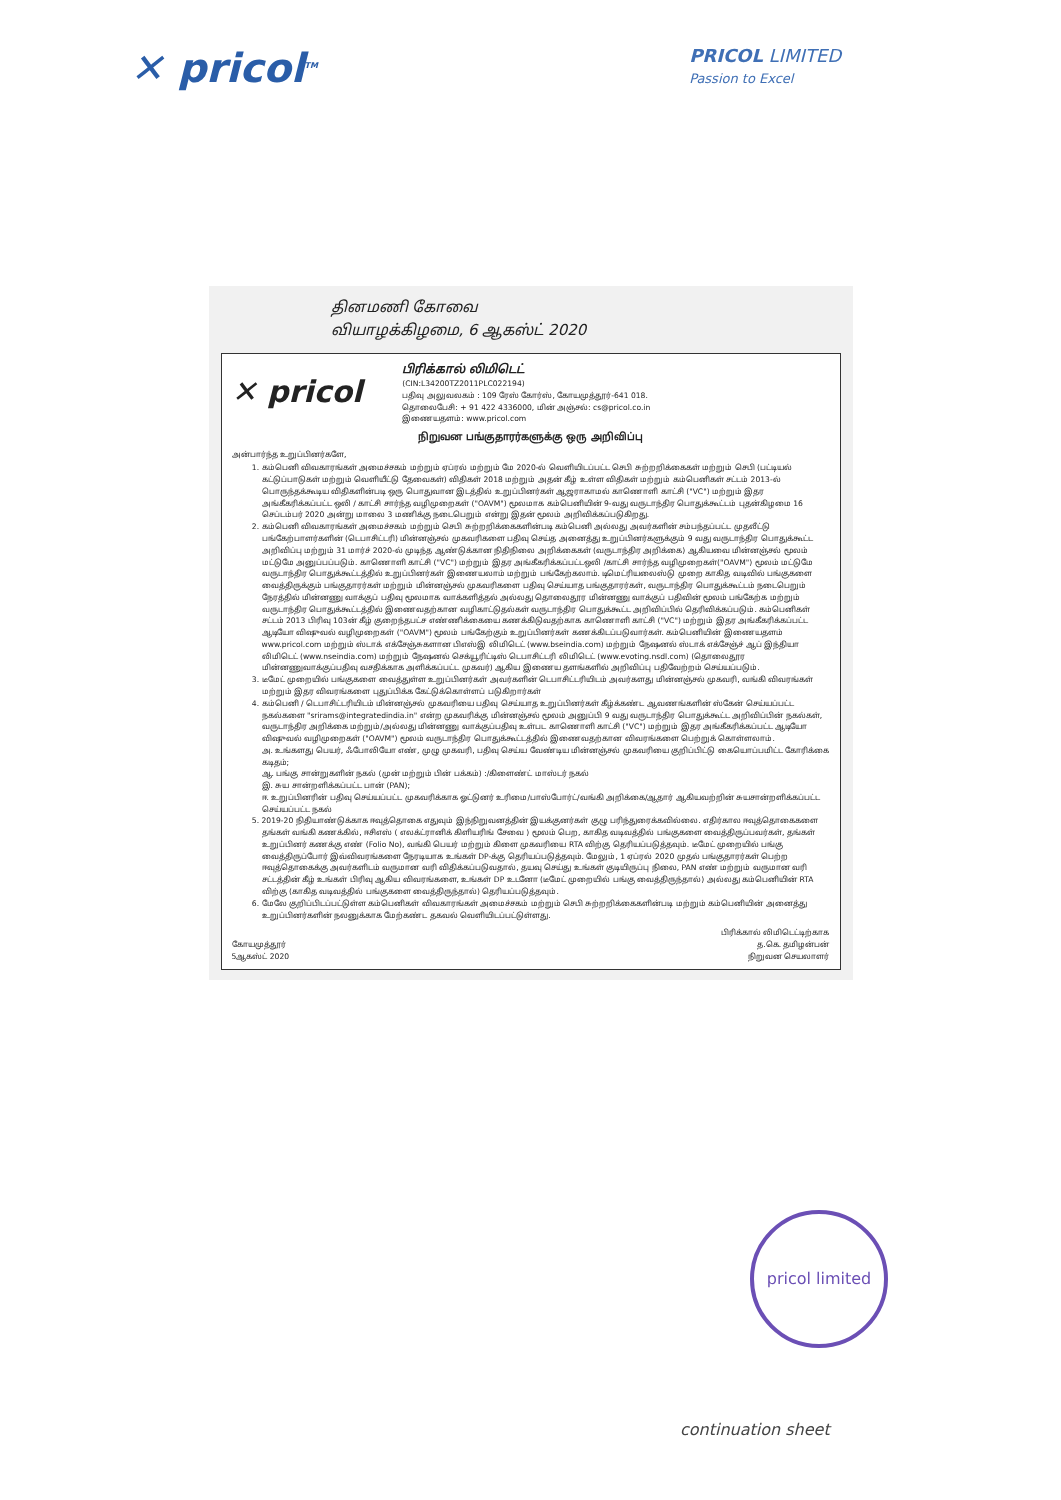✕ pricol<sup>TM</sup>
PRICOL LIMITED
Passion to Excel
தினமணி கோவை
வியாழக்கிழமை, 6 ஆகஸ்ட் 2020
✕ pricol
பிரிக்கால் லிமிடெட்
(CIN:L34200TZ2011PLC022194)
பதிவு அலுவலகம் : 109 ரேஸ் கோர்ஸ், கோயமுத்தூர்-641 018.
தொலைபேசி: + 91 422 4336000, மின் அஞ்சல்: cs@pricol.co.in
இணையதளம்: www.pricol.com
நிறுவன பங்குதாரர்களுக்கு ஒரு அறிவிப்பு
அன்பார்ந்த உறுப்பினர்களே,
1. கம்பெனி விவகாரங்கள் அமைச்சகம் மற்றும் ஏப்ரல் மற்றும் மே 2020-ல் வெளியிடப்பட்ட செபி சுற்றறிக்கைகள் மற்றும் செபி (பட்டியல் கட்டுப்பாடுகள் மற்றும் வெளியீட்டு தேவைகள்) விதிகள் 2018 மற்றும் அதன் கீழ் உள்ள விதிகள் மற்றும் கம்பெனிகள் சட்டம் 2013-ல் பொருந்தக்கூடிய விதிகளின்படி ஒரு பொதுவான இடத்தில் உறுப்பினர்கள் ஆஜராகாமல் காணொளி காட்சி ("VC") மற்றும் இதர அங்கீகரிக்கப்பட்ட ஒலி / காட்சி சார்ந்த வழிமுறைகள் ("OAVM") மூலமாக கம்பெனியின் 9-வது வருடாந்திர பொதுக்கூட்டம் புதன்கிழமை 16 செப்டம்பர் 2020 அன்று மாலை 3 மணிக்கு நடைபெறும் என்று இதன் மூலம் அறிவிக்கப்படுகிறது.
2. கம்பெனி விவகாரங்கள் அமைச்சகம் மற்றும் செபி சுற்றறிக்கைகளின்படி கம்பெனி அல்லது அவர்களின் சம்பந்தப்பட்ட முதலீட்டு பங்கேற்பாளர்களின் (டெபாசிட்டரி) மின்னஞ்சல் முகவரிகளை பதிவு செய்த அனைத்து உறுப்பினர்களுக்கும் 9 வது வருடாந்திர பொதுக்கூட்ட அறிவிப்பு மற்றும் 31 மார்ச் 2020-ல் முடிந்த ஆண்டுக்கான நிதிநிலை அறிக்கைகள் (வருடாந்திர அறிக்கை) ஆகியவை மின்னஞ்சல் மூலம் மட்டுமே அனுப்பப்படும். காணொளி காட்சி ("VC") மற்றும் இதர அங்கீகரிக்கப்பட்டஒலி /காட்சி சார்ந்த வழிமுறைகள்("OAVM") மூலம் மட்டுமே வருடாந்திர பொதுக்கூட்டத்தில் உறுப்பினர்கள் இணையலாம் மற்றும் பங்கேற்கலாம். டிமெட்ரியலைஸ்டு முறை காகித வடிவில் பங்குகளை வைத்திருக்கும் பங்குதாரர்கள் மற்றும் மின்னஞ்சல் முகவரிகளை பதிவு செய்யாத பங்குதாரர்கள், வருடாந்திர பொதுக்கூட்டம் நடைபெறும் நேரத்தில் மின்னணு வாக்குப் பதிவு மூலமாக வாக்களித்தல் அல்லது தொலைதூர மின்னணு வாக்குப் பதிவின் மூலம் பங்கேற்க மற்றும் வருடாந்திர பொதுக்கூட்டத்தில் இணைவதற்கான வழிகாட்டுதல்கள் வருடாந்திர பொதுக்கூட்ட அறிவிப்பில் தெரிவிக்கப்படும். கம்பெனிகள் சட்டம் 2013 பிரிவு 103ன் கீழ் குறைந்தபட்ச எண்ணிக்கையை கணக்கிடுவதற்காக காணொளி காட்சி ("VC") மற்றும் இதர அங்கீகரிக்கப்பட்ட ஆடியோ விஷுவல் வழிமுறைகள் ("OAVM") மூலம் பங்கேற்கும் உறுப்பினர்கள் கணக்கிடப்படுவார்கள். கம்பெனியின் இணையதளம் www.pricol.com மற்றும் ஸ்டாக் எக்சேஞ்சுகளான பிஎஸ்இ லிமிடெட் (www.bseindia.com) மற்றும் நேஷனல் ஸ்டாக் எக்சேஞ்ச் ஆப் இந்தியா லிமிடெட் (www.nseindia.com) மற்றும் நேஷனல் செக்யூரிட்டிஸ் டெபாசிட்டரி லிமிடெட் (www.evoting.nsdl.com) (தொலைதூர மின்னணுவாக்குப்பதிவு வசதிக்காக அளிக்கப்பட்ட முகவர்) ஆகிய இணைய தளங்களில் அறிவிப்பு பதிவேற்றம் செய்யப்படும்.
3. டீமேட் முறையில் பங்குகளை வைத்துள்ள உறுப்பினர்கள் அவர்களின் டெபாசிட்டரியிடம் அவர்களது மின்னஞ்சல் முகவரி, வங்கி விவரங்கள் மற்றும் இதர விவரங்களை புதுப்பிக்க கேட்டுக்கொள்ளப் படுகிறார்கள்
4. கம்பெனி / டெபாசிட்டரியிடம் மின்னஞ்சல் முகவரியை பதிவு செய்யாத உறுப்பினர்கள் கீழ்க்கண்ட ஆவணங்களின் ஸ்கேன் செய்யப்பட்ட நகல்களை "srirams@integratedindia.in" என்ற முகவரிக்கு மின்னஞ்சல் மூலம் அனுப்பி 9 வது வருடாந்திர பொதுக்கூட்ட அறிவிப்பின் நகல்கள், வருடாந்திர அறிக்கை மற்றும்/அல்லது மின்னணு வாக்குப்பதிவு உள்பட காணொளி காட்சி ("VC") மற்றும் இதர அங்கீகரிக்கப்பட்ட ஆடியோ விஷுவல் வழிமுறைகள் ("OAVM") மூலம் வருடாந்திர பொதுக்கூட்டத்தில் இணைவதற்கான விவரங்களை பெற்றுக் கொள்ளலாம்.
அ. உங்களது பெயர், ஃபோலியோ எண், முழு முகவரி, பதிவு செய்ய வேண்டிய மின்னஞ்சல் முகவரியை குறிப்பிட்டு கையொப்பமிட்ட கோரிக்கை கடிதம்;
ஆ. பங்கு சான்றுகளின் நகல் (முன் மற்றும் பின் பக்கம்) :/கிளைண்ட் மாஸ்டர் நகல்
இ. சுய சான்றளிக்கப்பட்ட பான் (PAN);
ஈ. உறுப்பினரின் பதிவு செய்யப்பட்ட முகவரிக்காக ஓட்டுனர் உரிமை/பாஸ்போர்ட்/வங்கி அறிக்கை/ஆதார் ஆகியவற்றின் சுயசான்றளிக்கப்பட்ட செய்யப்பட்ட நகல்
5. 2019-20 நிதியாண்டுக்காக ஈவுத்தொகை எதுவும் இந்நிறுவனத்தின் இயக்குனர்கள் குழு பரிந்துரைக்கவில்லை. எதிர்கால ஈவுத்தொகைகளை தங்கள் வங்கி கணக்கில், ஈசிஎஸ் ( எலக்ட்ரானிக் கிளியரிங் சேவை ) மூலம் பெற, காகித வடிவத்தில் பங்குகளை வைத்திருப்பவர்கள், தங்கள் உறுப்பினர் கணக்கு எண் (Folio No), வங்கி பெயர் மற்றும் கிளை முகவரியை RTA விற்கு தெரியப்படுத்தவும். டீமேட் முறையில் பங்கு வைத்திருப்போர் இவ்விவரங்களை நேரடியாக உங்கள் DP-க்கு தெரியப்படுத்தவும். மேலும், 1 ஏப்ரல் 2020 முதல் பங்குதாரர்கள் பெற்ற ஈவுத்தொகைக்கு அவர்களிடம் வருமான வரி விதிக்கப்படுவதால், தயவு செய்து உங்கள் குடியிருப்பு நிலை, PAN எண் மற்றும் வருமான வரி சட்டத்தின் கீழ் உங்கள் பிரிவு ஆகிய விவரங்களை, உங்கள் DP உடனோ (டீமேட் முறையில் பங்கு வைத்திருந்தால்) அல்லது கம்பெனியின் RTA விற்கு (காகித வடிவத்தில் பங்குகளை வைத்திருந்தால்) தெரியப்படுத்தவும்.
6. மேலே குறிப்பிடப்பட்டுள்ள கம்பெனிகள் விவகாரங்கள் அமைச்சகம் மற்றும் செபி சுற்றறிக்கைகளின்படி மற்றும் கம்பெனியின் அனைத்து உறுப்பினர்களின் நலனுக்காக மேற்கண்ட தகவல் வெளியிடப்பட்டுள்ளது.
கோயமுத்தூர்
5ஆகஸ்ட் 2020
பிரிக்கால் லிமிடெட்டிற்காக
த.கெ. தமிழன்பன்
நிறுவன செயலாளர்
pricol limited
continuation sheet